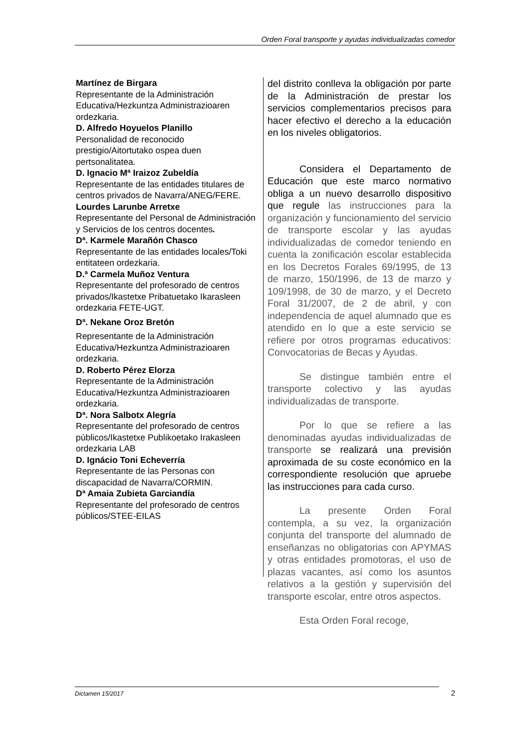Orden Foral transporte y ayudas individualizadas comedor
Martínez de Birgara
Representante de la Administración Educativa/Hezkuntza Administrazioaren ordezkaria.
D. Alfredo Hoyuelos Planillo
Personalidad de reconocido prestigio/Aitortutako ospea duen pertsonalitatea.
D. Ignacio Mª Iraizoz Zubeldía
Representante de las entidades titulares de centros privados de Navarra/ANEG/FERE.
Lourdes Larunbe Arretxe
Representante del Personal de Administración y Servicios de los centros docentes.
Dª. Karmele Marañón Chasco
Representante de las entidades locales/Toki entitateen ordezkaria.
D.ª Carmela Muñoz Ventura
Representante del profesorado de centros privados/Ikastetxe Pribatuetako Ikarasleen ordezkaria FETE-UGT.
Dª. Nekane Oroz Bretón
Representante de la Administración Educativa/Hezkuntza Administrazioaren ordezkaria.
D. Roberto Pérez Elorza
Representante de la Administración Educativa/Hezkuntza Administrazioaren ordezkaria.
Dª. Nora Salbotx Alegría
Representante del profesorado de centros públicos/Ikastetxe Publikoetako Irakasleen ordezkaria LAB
D. Ignácio Toni Echeverría
Representante de las Personas con discapacidad de Navarra/CORMIN.
Dª Amaia Zubieta Garciandía
Representante del profesorado de centros públicos/STEE-EILAS
del distrito conlleva la obligación por parte de la Administración de prestar los servicios complementarios precisos para hacer efectivo el derecho a la educación en los niveles obligatorios.
Considera el Departamento de Educación que este marco normativo obliga a un nuevo desarrollo dispositivo que regule las instrucciones para la organización y funcionamiento del servicio de transporte escolar y las ayudas individualizadas de comedor teniendo en cuenta la zonificación escolar establecida en los Decretos Forales 69/1995, de 13 de marzo, 150/1996, de 13 de marzo y 109/1998, de 30 de marzo, y el Decreto Foral 31/2007, de 2 de abril, y con independencia de aquel alumnado que es atendido en lo que a este servicio se refiere por otros programas educativos: Convocatorias de Becas y Ayudas.
Se distingue también entre el transporte colectivo y las ayudas individualizadas de transporte.
Por lo que se refiere a las denominadas ayudas individualizadas de transporte se realizará una previsión aproximada de su coste económico en la correspondiente resolución que apruebe las instrucciones para cada curso.
La presente Orden Foral contempla, a su vez, la organización conjunta del transporte del alumnado de enseñanzas no obligatorias con APYMAS y otras entidades promotoras, el uso de plazas vacantes, así como los asuntos relativos a la gestión y supervisión del transporte escolar, entre otros aspectos.
Esta Orden Foral recoge,
Dictamen 15/2017 2